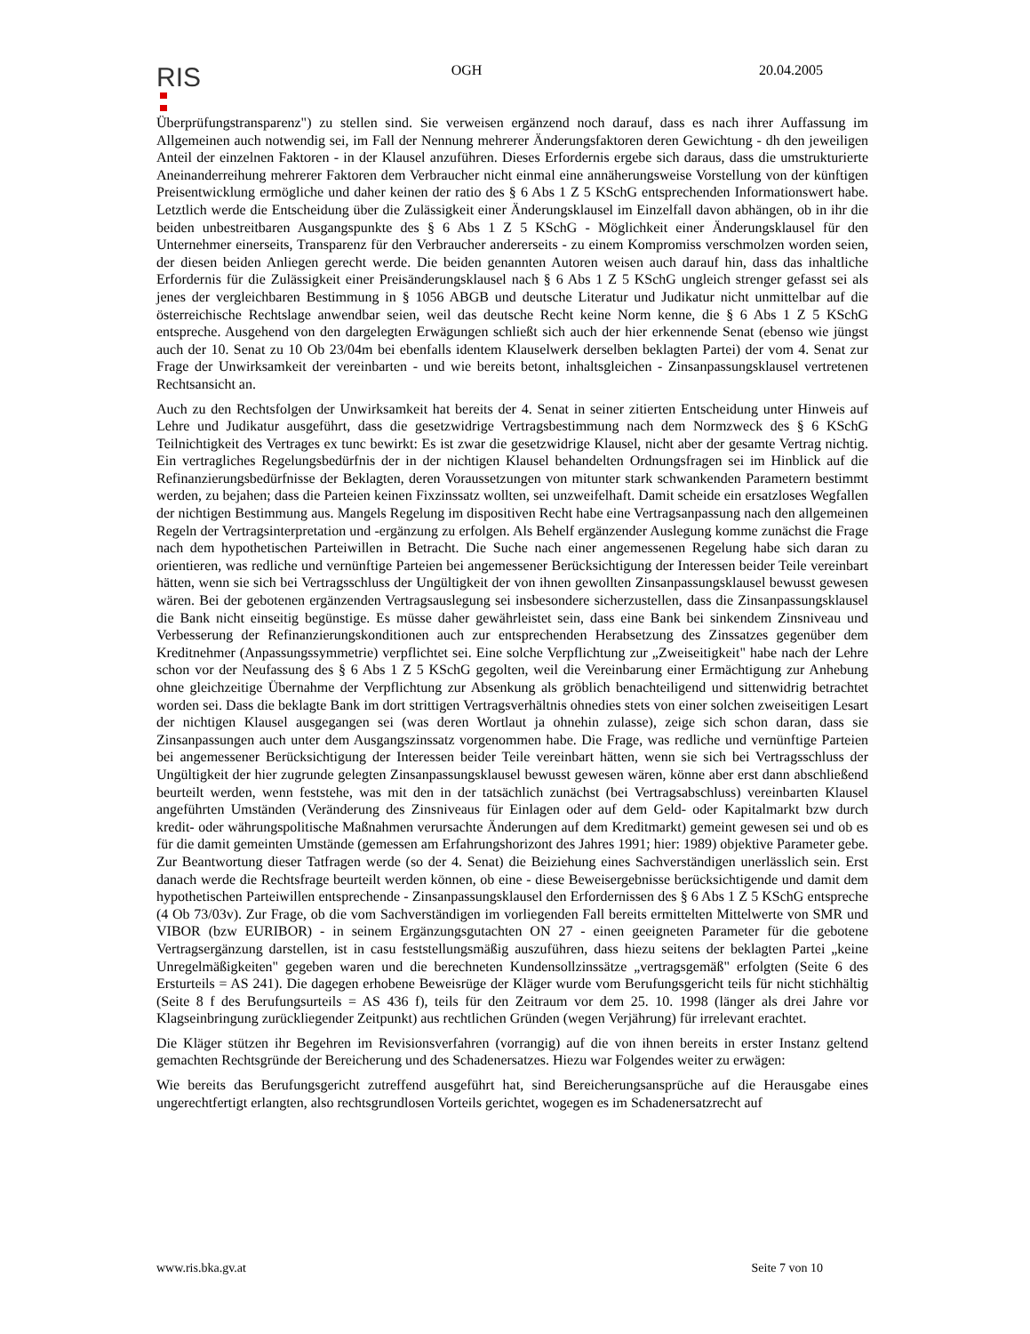RIS
OGH 20.04.2005
Überprüfungstransparenz") zu stellen sind. Sie verweisen ergänzend noch darauf, dass es nach ihrer Auffassung im Allgemeinen auch notwendig sei, im Fall der Nennung mehrerer Änderungsfaktoren deren Gewichtung - dh den jeweiligen Anteil der einzelnen Faktoren - in der Klausel anzuführen. Dieses Erfordernis ergebe sich daraus, dass die umstrukturierte Aneinanderreihung mehrerer Faktoren dem Verbraucher nicht einmal eine annäherungsweise Vorstellung von der künftigen Preisentwicklung ermögliche und daher keinen der ratio des § 6 Abs 1 Z 5 KSchG entsprechenden Informationswert habe. Letztlich werde die Entscheidung über die Zulässigkeit einer Änderungsklausel im Einzelfall davon abhängen, ob in ihr die beiden unbestreitbaren Ausgangspunkte des § 6 Abs 1 Z 5 KSchG - Möglichkeit einer Änderungsklausel für den Unternehmer einerseits, Transparenz für den Verbraucher andererseits - zu einem Kompromiss verschmolzen worden seien, der diesen beiden Anliegen gerecht werde. Die beiden genannten Autoren weisen auch darauf hin, dass das inhaltliche Erfordernis für die Zulässigkeit einer Preisänderungsklausel nach § 6 Abs 1 Z 5 KSchG ungleich strenger gefasst sei als jenes der vergleichbaren Bestimmung in § 1056 ABGB und deutsche Literatur und Judikatur nicht unmittelbar auf die österreichische Rechtslage anwendbar seien, weil das deutsche Recht keine Norm kenne, die § 6 Abs 1 Z 5 KSchG entspreche. Ausgehend von den dargelegten Erwägungen schließt sich auch der hier erkennende Senat (ebenso wie jüngst auch der 10. Senat zu 10 Ob 23/04m bei ebenfalls identem Klauselwerk derselben beklagten Partei) der vom 4. Senat zur Frage der Unwirksamkeit der vereinbarten - und wie bereits betont, inhaltsgleichen - Zinsanpassungsklausel vertretenen Rechtsansicht an.
Auch zu den Rechtsfolgen der Unwirksamkeit hat bereits der 4. Senat in seiner zitierten Entscheidung unter Hinweis auf Lehre und Judikatur ausgeführt, dass die gesetzwidrige Vertragsbestimmung nach dem Normzweck des § 6 KSchG Teilnichtigkeit des Vertrages ex tunc bewirkt: Es ist zwar die gesetzwidrige Klausel, nicht aber der gesamte Vertrag nichtig. Ein vertragliches Regelungsbedürfnis der in der nichtigen Klausel behandelten Ordnungsfragen sei im Hinblick auf die Refinanzierungsbedürfnisse der Beklagten, deren Voraussetzungen von mitunter stark schwankenden Parametern bestimmt werden, zu bejahen; dass die Parteien keinen Fixzinssatz wollten, sei unzweifelhaft. Damit scheide ein ersatzloses Wegfallen der nichtigen Bestimmung aus. Mangels Regelung im dispositiven Recht habe eine Vertragsanpassung nach den allgemeinen Regeln der Vertragsinterpretation und -ergänzung zu erfolgen. Als Behelf ergänzender Auslegung komme zunächst die Frage nach dem hypothetischen Parteiwillen in Betracht. Die Suche nach einer angemessenen Regelung habe sich daran zu orientieren, was redliche und vernünftige Parteien bei angemessener Berücksichtigung der Interessen beider Teile vereinbart hätten, wenn sie sich bei Vertragsschluss der Ungültigkeit der von ihnen gewollten Zinsanpassungsklausel bewusst gewesen wären. Bei der gebotenen ergänzenden Vertragsauslegung sei insbesondere sicherzustellen, dass die Zinsanpassungsklausel die Bank nicht einseitig begünstige. Es müsse daher gewährleistet sein, dass eine Bank bei sinkendem Zinsniveau und Verbesserung der Refinanzierungskonditionen auch zur entsprechenden Herabsetzung des Zinssatzes gegenüber dem Kreditnehmer (Anpassungssymmetrie) verpflichtet sei. Eine solche Verpflichtung zur „Zweiseitigkeit" habe nach der Lehre schon vor der Neufassung des § 6 Abs 1 Z 5 KSchG gegolten, weil die Vereinbarung einer Ermächtigung zur Anhebung ohne gleichzeitige Übernahme der Verpflichtung zur Absenkung als gröblich benachteiligend und sittenwidrig betrachtet worden sei. Dass die beklagte Bank im dort strittigen Vertragsverhältnis ohnedies stets von einer solchen zweiseitigen Lesart der nichtigen Klausel ausgegangen sei (was deren Wortlaut ja ohnehin zulasse), zeige sich schon daran, dass sie Zinsanpassungen auch unter dem Ausgangszinssatz vorgenommen habe. Die Frage, was redliche und vernünftige Parteien bei angemessener Berücksichtigung der Interessen beider Teile vereinbart hätten, wenn sie sich bei Vertragsschluss der Ungültigkeit der hier zugrunde gelegten Zinsanpassungsklausel bewusst gewesen wären, könne aber erst dann abschließend beurteilt werden, wenn feststehe, was mit den in der tatsächlich zunächst (bei Vertragsabschluss) vereinbarten Klausel angeführten Umständen (Veränderung des Zinsniveaus für Einlagen oder auf dem Geld- oder Kapitalmarkt bzw durch kredit- oder währungspolitische Maßnahmen verursachte Änderungen auf dem Kreditmarkt) gemeint gewesen sei und ob es für die damit gemeinten Umstände (gemessen am Erfahrungshorizont des Jahres 1991; hier: 1989) objektive Parameter gebe. Zur Beantwortung dieser Tatfragen werde (so der 4. Senat) die Beiziehung eines Sachverständigen unerlässlich sein. Erst danach werde die Rechtsfrage beurteilt werden können, ob eine - diese Beweisergebnisse berücksichtigende und damit dem hypothetischen Parteiwillen entsprechende - Zinsanpassungsklausel den Erfordernissen des § 6 Abs 1 Z 5 KSchG entspreche (4 Ob 73/03v). Zur Frage, ob die vom Sachverständigen im vorliegenden Fall bereits ermittelten Mittelwerte von SMR und VIBOR (bzw EURIBOR) - in seinem Ergänzungsgutachten ON 27 - einen geeigneten Parameter für die gebotene Vertragsergänzung darstellen, ist in casu feststellungsmäßig auszuführen, dass hiezu seitens der beklagten Partei „keine Unregelmäßigkeiten" gegeben waren und die berechneten Kundensollzinssätze „vertragsgemäß" erfolgten (Seite 6 des Ersturteils = AS 241). Die dagegen erhobene Beweisrüge der Kläger wurde vom Berufungsgericht teils für nicht stichhältig (Seite 8 f des Berufungsurteils = AS 436 f), teils für den Zeitraum vor dem 25. 10. 1998 (länger als drei Jahre vor Klagseinbringung zurückliegender Zeitpunkt) aus rechtlichen Gründen (wegen Verjährung) für irrelevant erachtet.
Die Kläger stützen ihr Begehren im Revisionsverfahren (vorrangig) auf die von ihnen bereits in erster Instanz geltend gemachten Rechtsgründe der Bereicherung und des Schadenersatzes. Hiezu war Folgendes weiter zu erwägen:
Wie bereits das Berufungsgericht zutreffend ausgeführt hat, sind Bereicherungsansprüche auf die Herausgabe eines ungerechtfertigt erlangten, also rechtsgrundlosen Vorteils gerichtet, wogegen es im Schadenersatzrecht auf
www.ris.bka.gv.at Seite 7 von 10